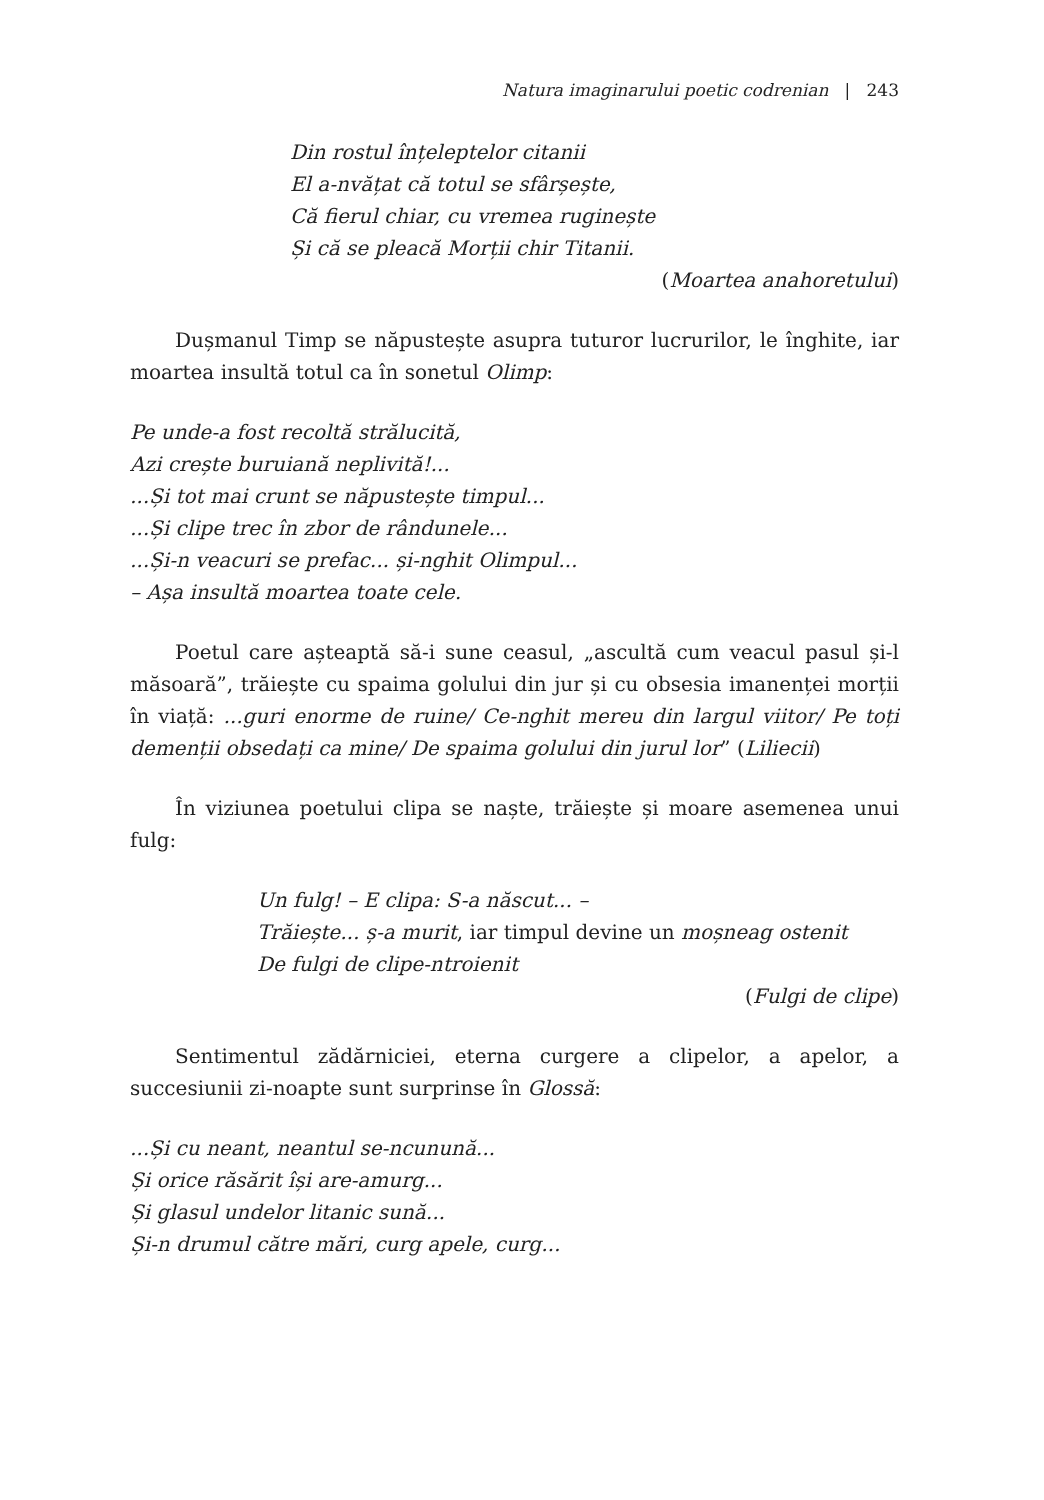Natura imaginarului poetic codrenian | 243
Din rostul înțeleptelor citanii
El a-nvățat că totul se sfârșește,
Că fierul chiar, cu vremea ruginește
Și că se pleacă Morții chir Titanii.
(Moartea anahoretului)
Dușmanul Timp se năpustește asupra tuturor lucrurilor, le înghite, iar moartea insultă totul ca în sonetul Olimp:
Pe unde-a fost recoltă strălucită,
Azi crește buruiană neplivită!...
...Și tot mai crunt se năpustește timpul...
...Și clipe trec în zbor de rândunele...
...Și-n veacuri se prefac... și-nghit Olimpul...
– Așa insultă moartea toate cele.
Poetul care așteaptă să-i sune ceasul, „ascultă cum veacul pasul și-l măsoară”, trăiește cu spaima golului din jur și cu obsesia imanenței morții în viață: ...guri enorme de ruine/ Ce-nghit mereu din largul viitor/ Pe toți demenții obsedați ca mine/ De spaima golului din jurul lor” (Liliecii)
În viziunea poetului clipa se naște, trăiește și moare asemenea unui fulg:
Un fulg! – E clipa: S-a născut... –
Trăiește... ș-a murit, iar timpul devine un moșneag ostenit
De fulgi de clipe-ntroienit
(Fulgi de clipe)
Sentimentul zădărniciei, eterna curgere a clipelor, a apelor, a succesiunii zi-noapte sunt surprinse în Glossă:
...Și cu neant, neantul se-ncunună...
Și orice răsărit își are-amurg...
Și glasul undelor litanic sună...
Și-n drumul către mări, curg apele, curg...